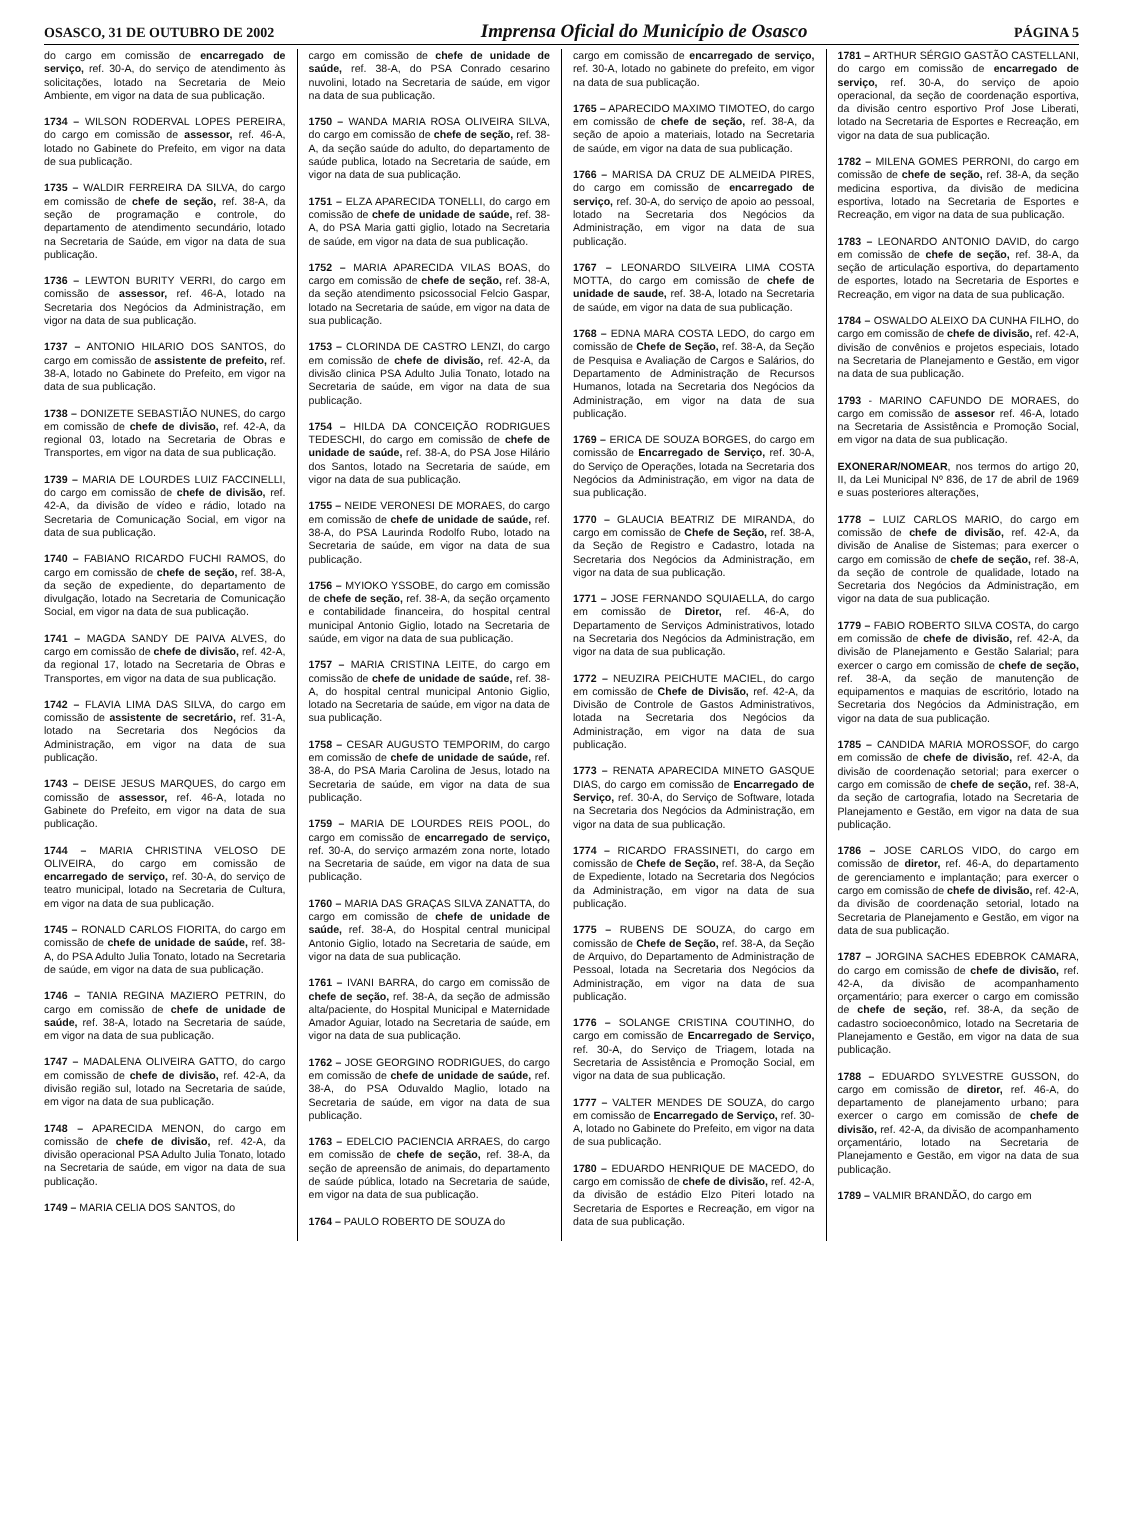OSASCO, 31 DE OUTUBRO DE 2002 Imprensa Oficial do Município de Osasco PÁGINA 5
do cargo em comissão de encarregado de serviço, ref. 30-A, do serviço de atendimento às solicitações, lotado na Secretaria de Meio Ambiente, em vigor na data de sua publicação.
1734 – WILSON RODERVAL LOPES PEREIRA, do cargo em comissão de assessor, ref. 46-A, lotado no Gabinete do Prefeito, em vigor na data de sua publicação.
1735 – WALDIR FERREIRA DA SILVA, do cargo em comissão de chefe de seção, ref. 38-A, da seção de programação e controle, do departamento de atendimento secundário, lotado na Secretaria de Saúde, em vigor na data de sua publicação.
1736 – LEWTON BURITY VERRI, do cargo em comissão de assessor, ref. 46-A, lotado na Secretaria dos Negócios da Administração, em vigor na data de sua publicação.
1737 – ANTONIO HILARIO DOS SANTOS, do cargo em comissão de assistente de prefeito, ref. 38-A, lotado no Gabinete do Prefeito, em vigor na data de sua publicação.
1738 – DONIZETE SEBASTIÃO NUNES, do cargo em comissão de chefe de divisão, ref. 42-A, da regional 03, lotado na Secretaria de Obras e Transportes, em vigor na data de sua publicação.
1739 – MARIA DE LOURDES LUIZ FACCINELLI, do cargo em comissão de chefe de divisão, ref. 42-A, da divisão de vídeo e rádio, lotado na Secretaria de Comunicação Social, em vigor na data de sua publicação.
1740 – FABIANO RICARDO FUCHI RAMOS, do cargo em comissão de chefe de seção, ref. 38-A, da seção de expediente, do departamento de divulgação, lotado na Secretaria de Comunicação Social, em vigor na data de sua publicação.
1741 – MAGDA SANDY DE PAIVA ALVES, do cargo em comissão de chefe de divisão, ref. 42-A, da regional 17, lotado na Secretaria de Obras e Transportes, em vigor na data de sua publicação.
1742 – FLAVIA LIMA DAS SILVA, do cargo em comissão de assistente de secretário, ref. 31-A, lotado na Secretaria dos Negócios da Administração, em vigor na data de sua publicação.
1743 – DEISE JESUS MARQUES, do cargo em comissão de assessor, ref. 46-A, lotada no Gabinete do Prefeito, em vigor na data de sua publicação.
1744 – MARIA CHRISTINA VELOSO DE OLIVEIRA, do cargo em comissão de encarregado de serviço, ref. 30-A, do serviço de teatro municipal, lotado na Secretaria de Cultura, em vigor na data de sua publicação.
1745 – RONALD CARLOS FIORITA, do cargo em comissão de chefe de unidade de saúde, ref. 38-A, do PSA Adulto Julia Tonato, lotado na Secretaria de saúde, em vigor na data de sua publicação.
1746 – TANIA REGINA MAZIERO PETRIN, do cargo em comissão de chefe de unidade de saúde, ref. 38-A, lotado na Secretaria de saúde, em vigor na data de sua publicação.
1747 – MADALENA OLIVEIRA GATTO, do cargo em comissão de chefe de divisão, ref. 42-A, da divisão região sul, lotado na Secretaria de saúde, em vigor na data de sua publicação.
1748 – APARECIDA MENON, do cargo em comissão de chefe de divisão, ref. 42-A, da divisão operacional PSA Adulto Julia Tonato, lotado na Secretaria de saúde, em vigor na data de sua publicação.
1749 – MARIA CELIA DOS SANTOS, do
cargo em comissão de chefe de unidade de saúde, ref. 38-A, do PSA Conrado cesarino nuvolini, lotado na Secretaria de saúde, em vigor na data de sua publicação.
1750 – WANDA MARIA ROSA OLIVEIRA SILVA, do cargo em comissão de chefe de seção, ref. 38-A, da seção saúde do adulto, do departamento de saúde publica, lotado na Secretaria de saúde, em vigor na data de sua publicação.
1751 – ELZA APARECIDA TONELLI, do cargo em comissão de chefe de unidade de saúde, ref. 38-A, do PSA Maria gatti giglio, lotado na Secretaria de saúde, em vigor na data de sua publicação.
1752 – MARIA APARECIDA VILAS BOAS, do cargo em comissão de chefe de seção, ref. 38-A, da seção atendimento psicossocial Felcio Gaspar, lotado na Secretaria de saúde, em vigor na data de sua publicação.
1753 – CLORINDA DE CASTRO LENZI, do cargo em comissão de chefe de divisão, ref. 42-A, da divisão clinica PSA Adulto Julia Tonato, lotado na Secretaria de saúde, em vigor na data de sua publicação.
1754 – HILDA DA CONCEIÇÃO RODRIGUES TEDESCHI, do cargo em comissão de chefe de unidade de saúde, ref. 38-A, do PSA Jose Hilário dos Santos, lotado na Secretaria de saúde, em vigor na data de sua publicação.
1755 – NEIDE VERONESI DE MORAES, do cargo em comissão de chefe de unidade de saúde, ref. 38-A, do PSA Laurinda Rodolfo Rubo, lotado na Secretaria de saúde, em vigor na data de sua publicação.
1756 – MYIOKO YSSOBE, do cargo em comissão de chefe de seção, ref. 38-A, da seção orçamento e contabilidade financeira, do hospital central municipal Antonio Giglio, lotado na Secretaria de saúde, em vigor na data de sua publicação.
1757 – MARIA CRISTINA LEITE, do cargo em comissão de chefe de unidade de saúde, ref. 38-A, do hospital central municipal Antonio Giglio, lotado na Secretaria de saúde, em vigor na data de sua publicação.
1758 – CESAR AUGUSTO TEMPORIM, do cargo em comissão de chefe de unidade de saúde, ref. 38-A, do PSA Maria Carolina de Jesus, lotado na Secretaria de saúde, em vigor na data de sua publicação.
1759 – MARIA DE LOURDES REIS POOL, do cargo em comissão de encarregado de serviço, ref. 30-A, do serviço armazém zona norte, lotado na Secretaria de saúde, em vigor na data de sua publicação.
1760 – MARIA DAS GRAÇAS SILVA ZANATTA, do cargo em comissão de chefe de unidade de saúde, ref. 38-A, do Hospital central municipal Antonio Giglio, lotado na Secretaria de saúde, em vigor na data de sua publicação.
1761 – IVANI BARRA, do cargo em comissão de chefe de seção, ref. 38-A, da seção de admissão alta/paciente, do Hospital Municipal e Maternidade Amador Aguiar, lotado na Secretaria de saúde, em vigor na data de sua publicação.
1762 – JOSE GEORGINO RODRIGUES, do cargo em comissão de chefe de unidade de saúde, ref. 38-A, do PSA Oduvaldo Maglio, lotado na Secretaria de saúde, em vigor na data de sua publicação.
1763 – EDELCIO PACIENCIA ARRAES, do cargo em comissão de chefe de seção, ref. 38-A, da seção de apreensão de animais, do departamento de saúde pública, lotado na Secretaria de saúde, em vigor na data de sua publicação.
1764 – PAULO ROBERTO DE SOUZA do
cargo em comissão de encarregado de serviço, ref. 30-A, lotado no gabinete do prefeito, em vigor na data de sua publicação.
1765 – APARECIDO MAXIMO TIMOTEO, do cargo em comissão de chefe de seção, ref. 38-A, da seção de apoio a materiais, lotado na Secretaria de saúde, em vigor na data de sua publicação.
1766 – MARISA DA CRUZ DE ALMEIDA PIRES, do cargo em comissão de encarregado de serviço, ref. 30-A, do serviço de apoio ao pessoal, lotado na Secretaria dos Negócios da Administração, em vigor na data de sua publicação.
1767 – LEONARDO SILVEIRA LIMA COSTA MOTTA, do cargo em comissão de chefe de unidade de saude, ref. 38-A, lotado na Secretaria de saúde, em vigor na data de sua publicação.
1768 – EDNA MARA COSTA LEDO, do cargo em comissão de Chefe de Seção, ref. 38-A, da Seção de Pesquisa e Avaliação de Cargos e Salários, do Departamento de Administração de Recursos Humanos, lotada na Secretaria dos Negócios da Administração, em vigor na data de sua publicação.
1769 – ERICA DE SOUZA BORGES, do cargo em comissão de Encarregado de Serviço, ref. 30-A, do Serviço de Operações, lotada na Secretaria dos Negócios da Administração, em vigor na data de sua publicação.
1770 – GLAUCIA BEATRIZ DE MIRANDA, do cargo em comissão de Chefe de Seção, ref. 38-A, da Seção de Registro e Cadastro, lotada na Secretaria dos Negócios da Administração, em vigor na data de sua publicação.
1771 – JOSE FERNANDO SQUIAELLA, do cargo em comissão de Diretor, ref. 46-A, do Departamento de Serviços Administrativos, lotado na Secretaria dos Negócios da Administração, em vigor na data de sua publicação.
1772 – NEUZIRA PEICHUTE MACIEL, do cargo em comissão de Chefe de Divisão, ref. 42-A, da Divisão de Controle de Gastos Administrativos, lotada na Secretaria dos Negócios da Administração, em vigor na data de sua publicação.
1773 – RENATA APARECIDA MINETO GASQUE DIAS, do cargo em comissão de Encarregado de Serviço, ref. 30-A, do Serviço de Software, lotada na Secretaria dos Negócios da Administração, em vigor na data de sua publicação.
1774 – RICARDO FRASSINETI, do cargo em comissão de Chefe de Seção, ref. 38-A, da Seção de Expediente, lotado na Secretaria dos Negócios da Administração, em vigor na data de sua publicação.
1775 – RUBENS DE SOUZA, do cargo em comissão de Chefe de Seção, ref. 38-A, da Seção de Arquivo, do Departamento de Administração de Pessoal, lotada na Secretaria dos Negócios da Administração, em vigor na data de sua publicação.
1776 – SOLANGE CRISTINA COUTINHO, do cargo em comissão de Encarregado de Serviço, ref. 30-A, do Serviço de Triagem, lotada na Secretaria de Assistência e Promoção Social, em vigor na data de sua publicação.
1777 – VALTER MENDES DE SOUZA, do cargo em comissão de Encarregado de Serviço, ref. 30-A, lotado no Gabinete do Prefeito, em vigor na data de sua publicação.
1780 – EDUARDO HENRIQUE DE MACEDO, do cargo em comissão de chefe de divisão, ref. 42-A, da divisão de estádio Elzo Piteri lotado na Secretaria de Esportes e Recreação, em vigor na data de sua publicação.
1781 – ARTHUR SÉRGIO GASTÃO CASTELLANI, do cargo em comissão de encarregado de serviço, ref. 30-A, do serviço de apoio operacional, da seção de coordenação esportiva, da divisão centro esportivo Prof Jose Liberati, lotado na Secretaria de Esportes e Recreação, em vigor na data de sua publicação.
1782 – MILENA GOMES PERRONI, do cargo em comissão de chefe de seção, ref. 38-A, da seção medicina esportiva, da divisão de medicina esportiva, lotado na Secretaria de Esportes e Recreação, em vigor na data de sua publicação.
1783 – LEONARDO ANTONIO DAVID, do cargo em comissão de chefe de seção, ref. 38-A, da seção de articulação esportiva, do departamento de esportes, lotado na Secretaria de Esportes e Recreação, em vigor na data de sua publicação.
1784 – OSWALDO ALEIXO DA CUNHA FILHO, do cargo em comissão de chefe de divisão, ref. 42-A, divisão de convênios e projetos especiais, lotado na Secretaria de Planejamento e Gestão, em vigor na data de sua publicação.
1793 - MARINO CAFUNDO DE MORAES, do cargo em comissão de assesor ref. 46-A, lotado na Secretaria de Assistência e Promoção Social, em vigor na data de sua publicação.
EXONERAR/NOMEAR, nos termos do artigo 20, II, da Lei Municipal Nº 836, de 17 de abril de 1969 e suas posteriores alterações,
1778 – LUIZ CARLOS MARIO, do cargo em comissão de chefe de divisão, ref. 42-A, da divisão de Analise de Sistemas; para exercer o cargo em comissão de chefe de seção, ref. 38-A, da seção de controle de qualidade, lotado na Secretaria dos Negócios da Administração, em vigor na data de sua publicação.
1779 – FABIO ROBERTO SILVA COSTA, do cargo em comissão de chefe de divisão, ref. 42-A, da divisão de Planejamento e Gestão Salarial; para exercer o cargo em comissão de chefe de seção, ref. 38-A, da seção de manutenção de equipamentos e maquias de escritório, lotado na Secretaria dos Negócios da Administração, em vigor na data de sua publicação.
1785 – CANDIDA MARIA MOROSSOF, do cargo em comissão de chefe de divisão, ref. 42-A, da divisão de coordenação setorial; para exercer o cargo em comissão de chefe de seção, ref. 38-A, da seção de cartografia, lotado na Secretaria de Planejamento e Gestão, em vigor na data de sua publicação.
1786 – JOSE CARLOS VIDO, do cargo em comissão de diretor, ref. 46-A, do departamento de gerenciamento e implantação; para exercer o cargo em comissão de chefe de divisão, ref. 42-A, da divisão de coordenação setorial, lotado na Secretaria de Planejamento e Gestão, em vigor na data de sua publicação.
1787 – JORGINA SACHES EDEBROK CAMARA, do cargo em comissão de chefe de divisão, ref. 42-A, da divisão de acompanhamento orçamentário; para exercer o cargo em comissão de chefe de seção, ref. 38-A, da seção de cadastro socioeconômico, lotado na Secretaria de Planejamento e Gestão, em vigor na data de sua publicação.
1788 – EDUARDO SYLVESTRE GUSSON, do cargo em comissão de diretor, ref. 46-A, do departamento de planejamento urbano; para exercer o cargo em comissão de chefe de divisão, ref. 42-A, da divisão de acompanhamento orçamentário, lotado na Secretaria de Planejamento e Gestão, em vigor na data de sua publicação.
1789 – VALMIR BRANDÃO, do cargo em